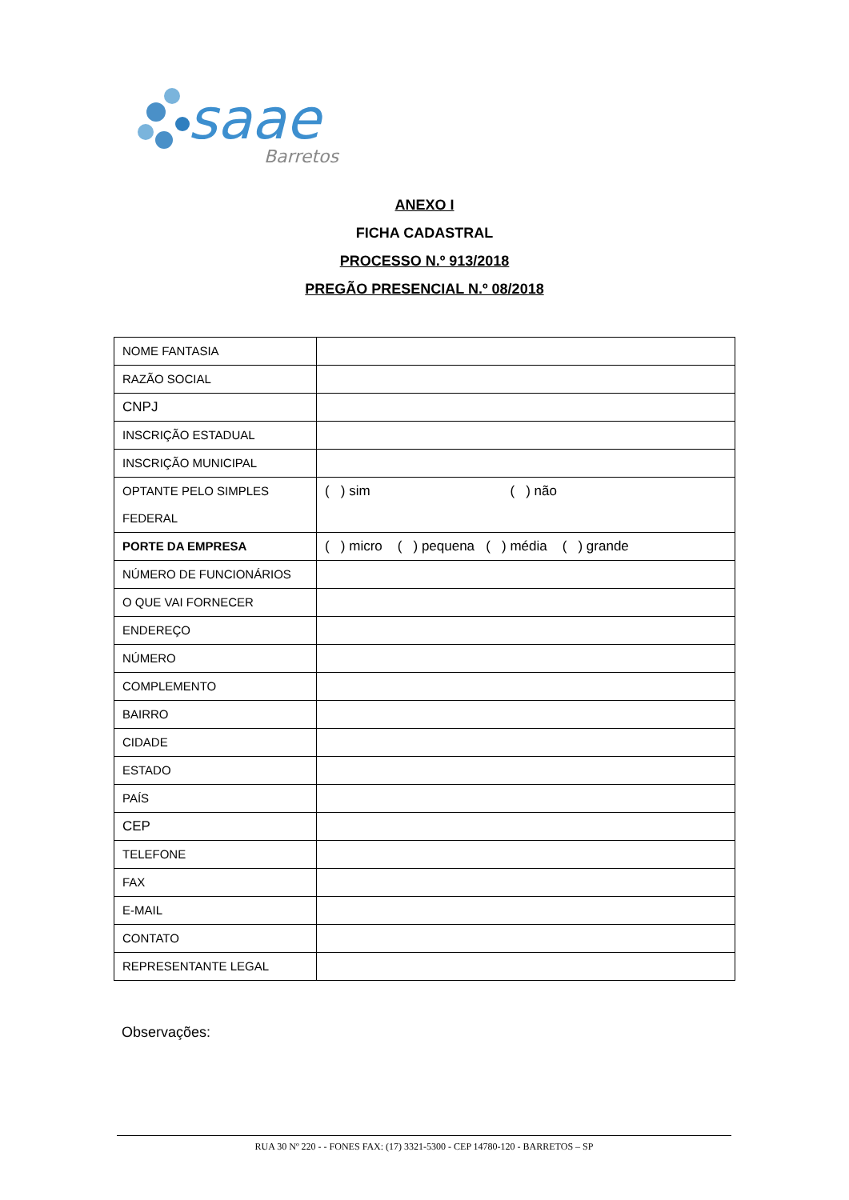saae
Barretos
ANEXO I
FICHA CADASTRAL
PROCESSO N.º 913/2018
PREGÃO PRESENCIAL N.º 08/2018
| NOME FANTASIA | |
| RAZÃO SOCIAL | |
| CNPJ | |
| INSCRIÇÃO ESTADUAL | |
| INSCRIÇÃO MUNICIPAL | |
| OPTANTE PELO SIMPLES FEDERAL | ( ) sim ( ) não |
| PORTE DA EMPRESA | ( ) micro ( ) pequena ( ) média ( ) grande |
| NÚMERO DE FUNCIONÁRIOS | |
| O QUE VAI FORNECER | |
| ENDEREÇO | |
| NÚMERO | |
| COMPLEMENTO | |
| BAIRRO | |
| CIDADE | |
| ESTADO | |
| PAÍS | |
| CEP | |
| TELEFONE | |
| FAX | |
| E-MAIL | |
| CONTATO | |
| REPRESENTANTE LEGAL | |
Observações:
RUA 30 Nº 220 - - FONES FAX: (17) 3321-5300 - CEP 14780-120 - BARRETOS – SP